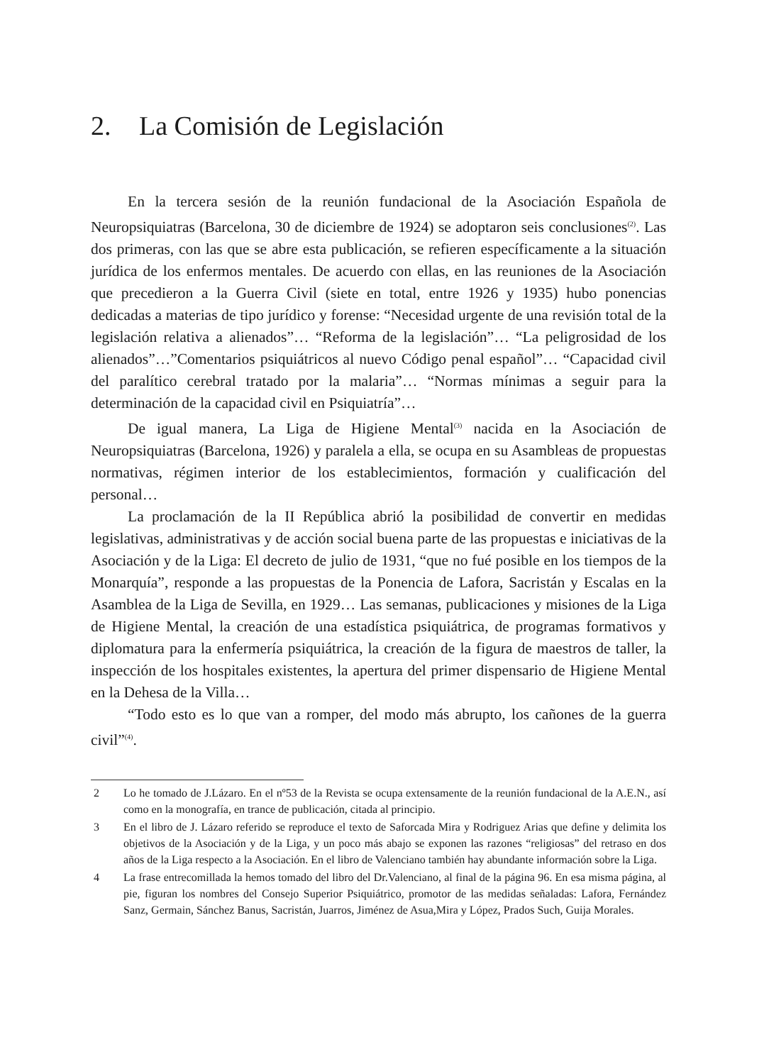2. La Comisión de Legislación
En la tercera sesión de la reunión fundacional de la Asociación Española de Neuropsiquiatras (Barcelona, 30 de diciembre de 1924) se adoptaron seis conclusiones<sup>(2)</sup>. Las dos primeras, con las que se abre esta publicación, se refieren específicamente a la situación jurídica de los enfermos mentales. De acuerdo con ellas, en las reuniones de la Asociación que precedieron a la Guerra Civil (siete en total, entre 1926 y 1935) hubo ponencias dedicadas a materias de tipo jurídico y forense: “Necesidad urgente de una revisión total de la legislación relativa a alienados”… “Reforma de la legislación”… “La peligrosidad de los alienados”…”Comentarios psiquiátricos al nuevo Código penal español”… “Capacidad civil del paralítico cerebral tratado por la malaria”… “Normas mínimas a seguir para la determinación de la capacidad civil en Psiquiatría”…
De igual manera, La Liga de Higiene Mental<sup>(3)</sup> nacida en la Asociación de Neuropsiquiatras (Barcelona, 1926) y paralela a ella, se ocupa en su Asambleas de propuestas normativas, régimen interior de los establecimientos, formación y cualificación del personal…
La proclamación de la II República abrió la posibilidad de convertir en medidas legislativas, administrativas y de acción social buena parte de las propuestas e iniciativas de la Asociación y de la Liga: El decreto de julio de 1931, “que no fué posible en los tiempos de la Monarquía”, responde a las propuestas de la Ponencia de Lafora, Sacristán y Escalas en la Asamblea de la Liga de Sevilla, en 1929… Las semanas, publicaciones y misiones de la Liga de Higiene Mental, la creación de una estadística psiquiátrica, de programas formativos y diplomatura para la enfermería psiquiátrica, la creación de la figura de maestros de taller, la inspección de los hospitales existentes, la apertura del primer dispensario de Higiene Mental en la Dehesa de la Villa…
“Todo esto es lo que van a romper, del modo más abrupto, los cañones de la guerra civil”<sup>(4)</sup>.
2 Lo he tomado de J.Lázaro. En el nº53 de la Revista se ocupa extensamente de la reunión fundacional de la A.E.N., así como en la monografía, en trance de publicación, citada al principio.
3 En el libro de J. Lázaro referido se reproduce el texto de Saforcada Mira y Rodriguez Arias que define y delimita los objetivos de la Asociación y de la Liga, y un poco más abajo se exponen las razones “religiosas” del retraso en dos años de la Liga respecto a la Asociación. En el libro de Valenciano también hay abundante información sobre la Liga.
4 La frase entrecomillada la hemos tomado del libro del Dr.Valenciano, al final de la página 96. En esa misma página, al pie, figuran los nombres del Consejo Superior Psiquiátrico, promotor de las medidas señaladas: Lafora, Fernández Sanz, Germain, Sánchez Banus, Sacristán, Juarros, Jiménez de Asua,Mira y López, Prados Such, Guija Morales.